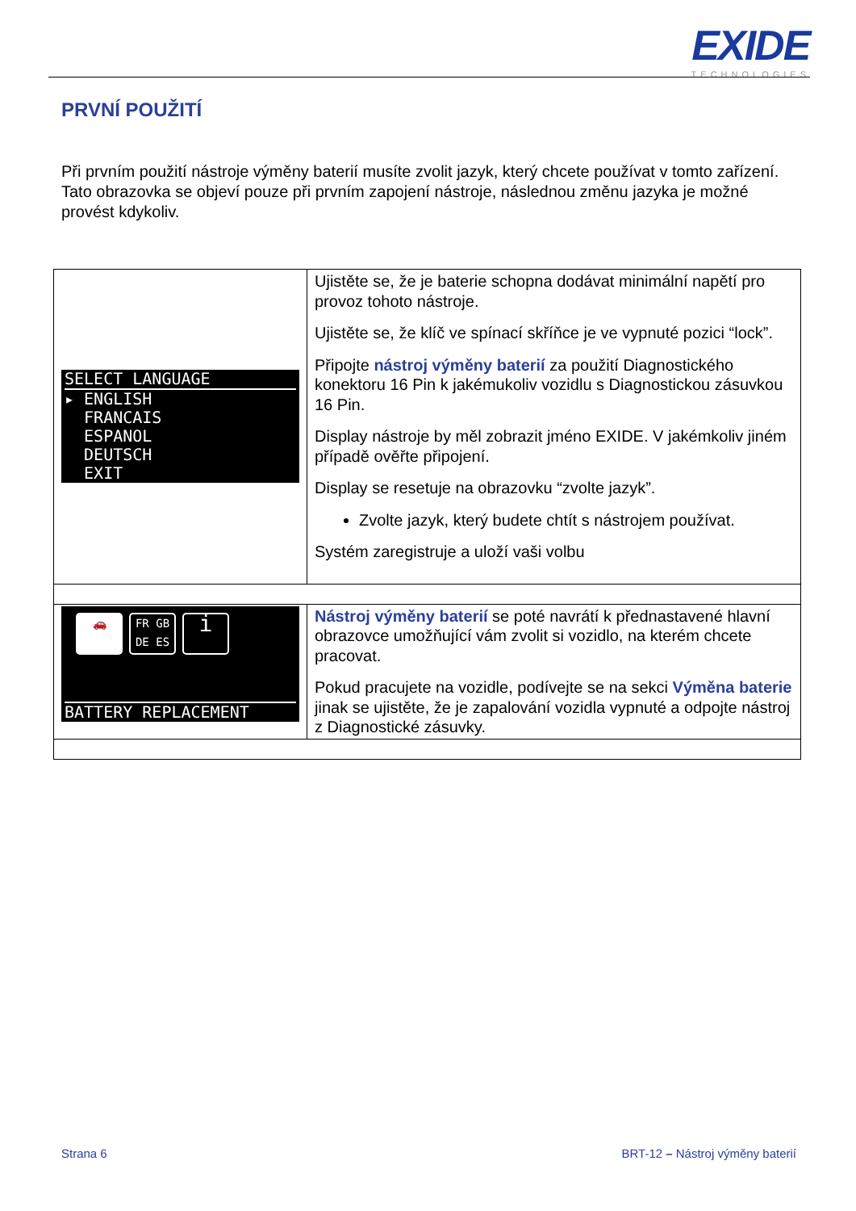EXIDE
TECHNOLOGIES
PRVNÍ POUŽITÍ
Při prvním použití nástroje výměny baterií musíte zvolit jazyk, který chcete používat v tomto zařízení. Tato obrazovka se objeví pouze při prvním zapojení nástroje, následnou změnu jazyka je možné provést kdykoliv.
| SELECT LANGUAGE ▸ ENGLISH FRANCAIS ESPANOL DEUTSCH EXIT | Ujistěte se, že je baterie schopna dodávat minimální napětí pro provoz tohoto nástroje. Ujistěte se, že klíč ve spínací skříňce je ve vypnuté pozici “lock”. Připojte nástroj výměny baterií za použití Diagnostického konektoru 16 Pin k jakémukoliv vozidlu s Diagnostickou zásuvkou 16 Pin. Display nástroje by měl zobrazit jméno EXIDE. V jakémkoliv jiném případě ověřte připojení. Display se resetuje na obrazovku “zvolte jazyk”. Zvolte jazyk, který budete chtít s nástrojem používat. Systém zaregistruje a uloží vaši volbu |
| 🚗 FR GB DE ES i BATTERY REPLACEMENT | Nástroj výměny baterií se poté navrátí k přednastavené hlavní obrazovce umožňující vám zvolit si vozidlo, na kterém chcete pracovat. Pokud pracujete na vozidle, podívejte se na sekci Výměna baterie jinak se ujistěte, že je zapalování vozidla vypnuté a odpojte nástroj z Diagnostické zásuvky. |
Strana 6
BRT-12 – Nástroj výměny baterií